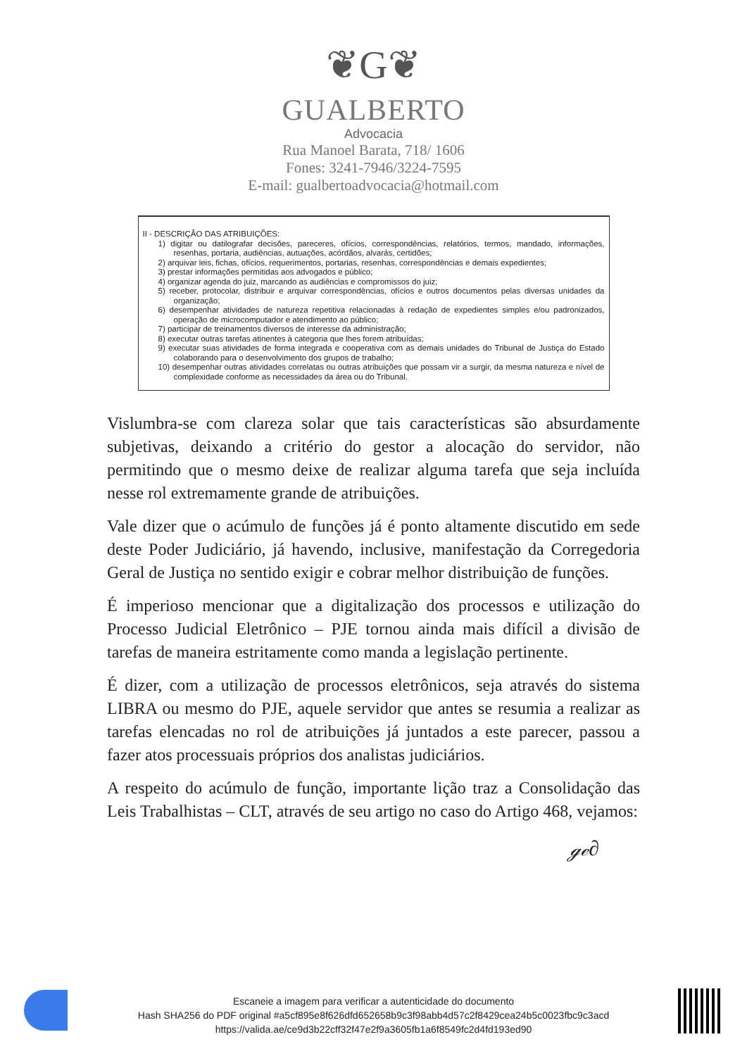❦G❦
GUALBERTO
Advocacia
Rua Manoel Barata, 718/ 1606
Fones: 3241-7946/3224-7595
E-mail: gualbertoadvocacia@hotmail.com
II - DESCRIÇÃO DAS ATRIBUIÇÕES:
1) digitar ou datilografar decisões, pareceres, ofícios, correspondências, relatórios, termos, mandado, informações, resenhas, portaria, audiências, autuações, acórdãos, alvarás, certidões;
2) arquivar leis, fichas, ofícios, requerimentos, portarias, resenhas, correspondências e demais expedientes;
3) prestar informações permitidas aos advogados e público;
4) organizar agenda do juiz, marcando as audiências e compromissos do juiz;
5) receber, protocolar, distribuir e arquivar correspondências, ofícios e outros documentos pelas diversas unidades da organização;
6) desempenhar atividades de natureza repetitiva relacionadas à redação de expedientes simples e/ou padronizados, operação de microcomputador e atendimento ao público;
7) participar de treinamentos diversos de interesse da administração;
8) executar outras tarefas atinentes à categoria que lhes forem atribuídas;
9) executar suas atividades de forma integrada e cooperativa com as demais unidades do Tribunal de Justiça do Estado colaborando para o desenvolvimento dos grupos de trabalho;
10) desempenhar outras atividades correlatas ou outras atribuições que possam vir a surgir, da mesma natureza e nível de complexidade conforme as necessidades da área ou do Tribunal.
Vislumbra-se com clareza solar que tais características são absurdamente subjetivas, deixando a critério do gestor a alocação do servidor, não permitindo que o mesmo deixe de realizar alguma tarefa que seja incluída nesse rol extremamente grande de atribuições.
Vale dizer que o acúmulo de funções já é ponto altamente discutido em sede deste Poder Judiciário, já havendo, inclusive, manifestação da Corregedoria Geral de Justiça no sentido exigir e cobrar melhor distribuição de funções.
É imperioso mencionar que a digitalização dos processos e utilização do Processo Judicial Eletrônico – PJE tornou ainda mais difícil a divisão de tarefas de maneira estritamente como manda a legislação pertinente.
É dizer, com a utilização de processos eletrônicos, seja através do sistema LIBRA ou mesmo do PJE, aquele servidor que antes se resumia a realizar as tarefas elencadas no rol de atribuições já juntados a este parecer, passou a fazer atos processuais próprios dos analistas judiciários.
A respeito do acúmulo de função, importante lição traz a Consolidação das Leis Trabalhistas – CLT, através de seu artigo no caso do Artigo 468, vejamos:
ℊℯ∂
Escaneie a imagem para verificar a autenticidade do documento
Hash SHA256 do PDF original #a5cf895e8f626dfd652658b9c3f98abb4d57c2f8429cea24b5c0023fbc9c3acd
https://valida.ae/ce9d3b22cff32f47e2f9a3605fb1a6f8549fc2d4fd193ed90